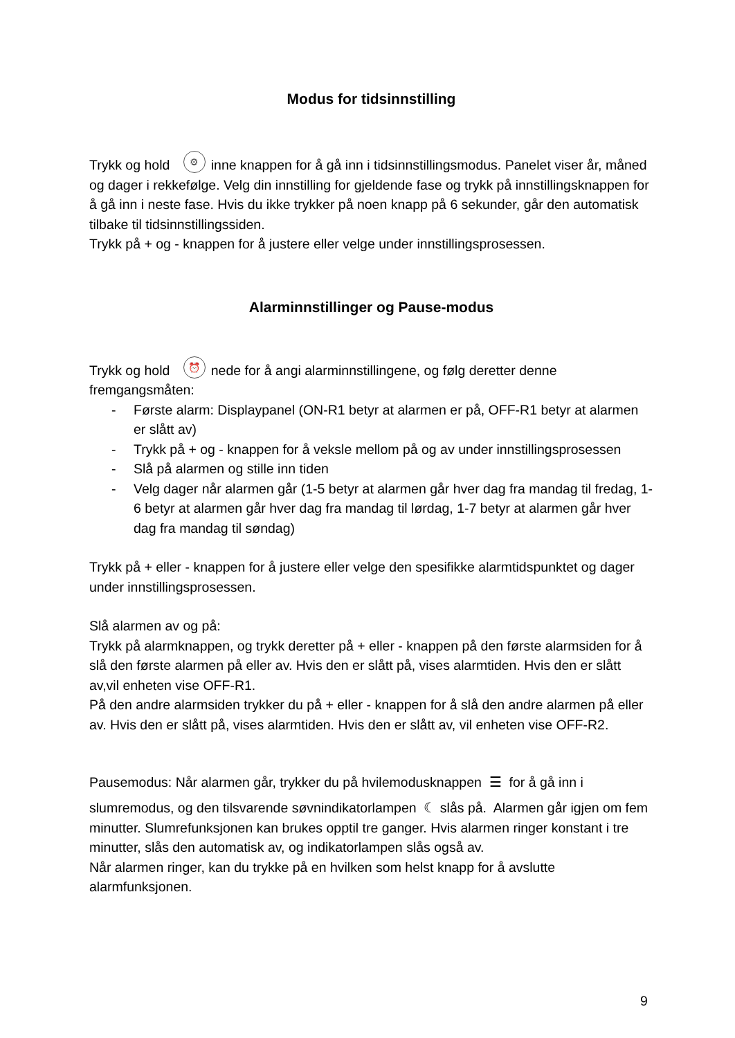Modus for tidsinnstilling
Trykk og hold ⚙ inne knappen for å gå inn i tidsinnstillingsmodus. Panelet viser år, måned og dager i rekkefølge. Velg din innstilling for gjeldende fase og trykk på innstillingsknappen for å gå inn i neste fase. Hvis du ikke trykker på noen knapp på 6 sekunder, går den automatisk tilbake til tidsinnstillingssiden.
Trykk på + og - knappen for å justere eller velge under innstillingsprosessen.
Alarminnstillinger og Pause-modus
Trykk og hold ⏰ nede for å angi alarminnstillingene, og følg deretter denne fremgangsmåten:
- Første alarm: Displaypanel (ON-R1 betyr at alarmen er på, OFF-R1 betyr at alarmen er slått av)
- Trykk på + og - knappen for å veksle mellom på og av under innstillingsprosessen
- Slå på alarmen og stille inn tiden
- Velg dager når alarmen går (1-5 betyr at alarmen går hver dag fra mandag til fredag, 1-6 betyr at alarmen går hver dag fra mandag til lørdag, 1-7 betyr at alarmen går hver dag fra mandag til søndag)
Trykk på + eller - knappen for å justere eller velge den spesifikke alarmtidspunktet og dager under innstillingsprosessen.
Slå alarmen av og på:
Trykk på alarmknappen, og trykk deretter på + eller - knappen på den første alarmsiden for å slå den første alarmen på eller av. Hvis den er slått på, vises alarmtiden. Hvis den er slått av,vil enheten vise OFF-R1.
På den andre alarmsiden trykker du på + eller - knappen for å slå den andre alarmen på eller av. Hvis den er slått på, vises alarmtiden. Hvis den er slått av, vil enheten vise OFF-R2.
Pausemodus: Når alarmen går, trykker du på hvilemodusknappen ☰ for å gå inn i
slumremodus, og den tilsvarende søvnindikatorlampen ☾ slås på. Alarmen går igjen om fem minutter. Slumrefunksjonen kan brukes opptil tre ganger. Hvis alarmen ringer konstant i tre minutter, slås den automatisk av, og indikatorlampen slås også av.
Når alarmen ringer, kan du trykke på en hvilken som helst knapp for å avslutte alarmfunksjonen.
9